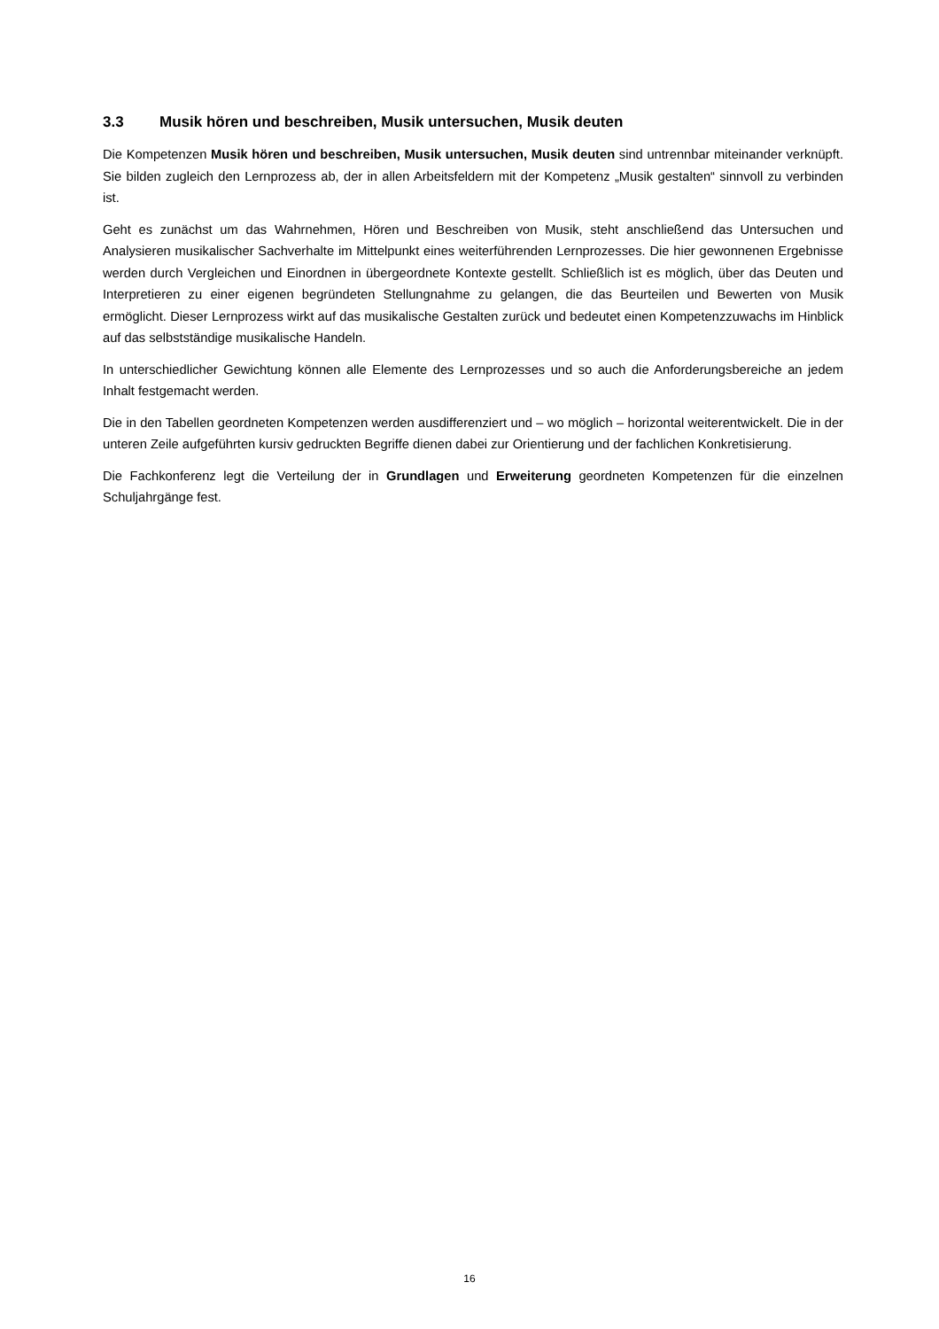3.3 Musik hören und beschreiben, Musik untersuchen, Musik deuten
Die Kompetenzen Musik hören und beschreiben, Musik untersuchen, Musik deuten sind untrennbar miteinander verknüpft. Sie bilden zugleich den Lernprozess ab, der in allen Arbeitsfeldern mit der Kompetenz „Musik gestalten“ sinnvoll zu verbinden ist.
Geht es zunächst um das Wahrnehmen, Hören und Beschreiben von Musik, steht anschließend das Untersuchen und Analysieren musikalischer Sachverhalte im Mittelpunkt eines weiterführenden Lernprozesses. Die hier gewonnenen Ergebnisse werden durch Vergleichen und Einordnen in übergeordnete Kontexte gestellt. Schließlich ist es möglich, über das Deuten und Interpretieren zu einer eigenen begründeten Stellungnahme zu gelangen, die das Beurteilen und Bewerten von Musik ermöglicht. Dieser Lernprozess wirkt auf das musikalische Gestalten zurück und bedeutet einen Kompetenzzuwachs im Hinblick auf das selbstständige musikalische Handeln.
In unterschiedlicher Gewichtung können alle Elemente des Lernprozesses und so auch die Anforderungsbereiche an jedem Inhalt festgemacht werden.
Die in den Tabellen geordneten Kompetenzen werden ausdifferenziert und – wo möglich – horizontal weiterentwickelt. Die in der unteren Zeile aufgeführten kursiv gedruckten Begriffe dienen dabei zur Orientierung und der fachlichen Konkretisierung.
Die Fachkonferenz legt die Verteilung der in Grundlagen und Erweiterung geordneten Kompetenzen für die einzelnen Schuljahrgänge fest.
16